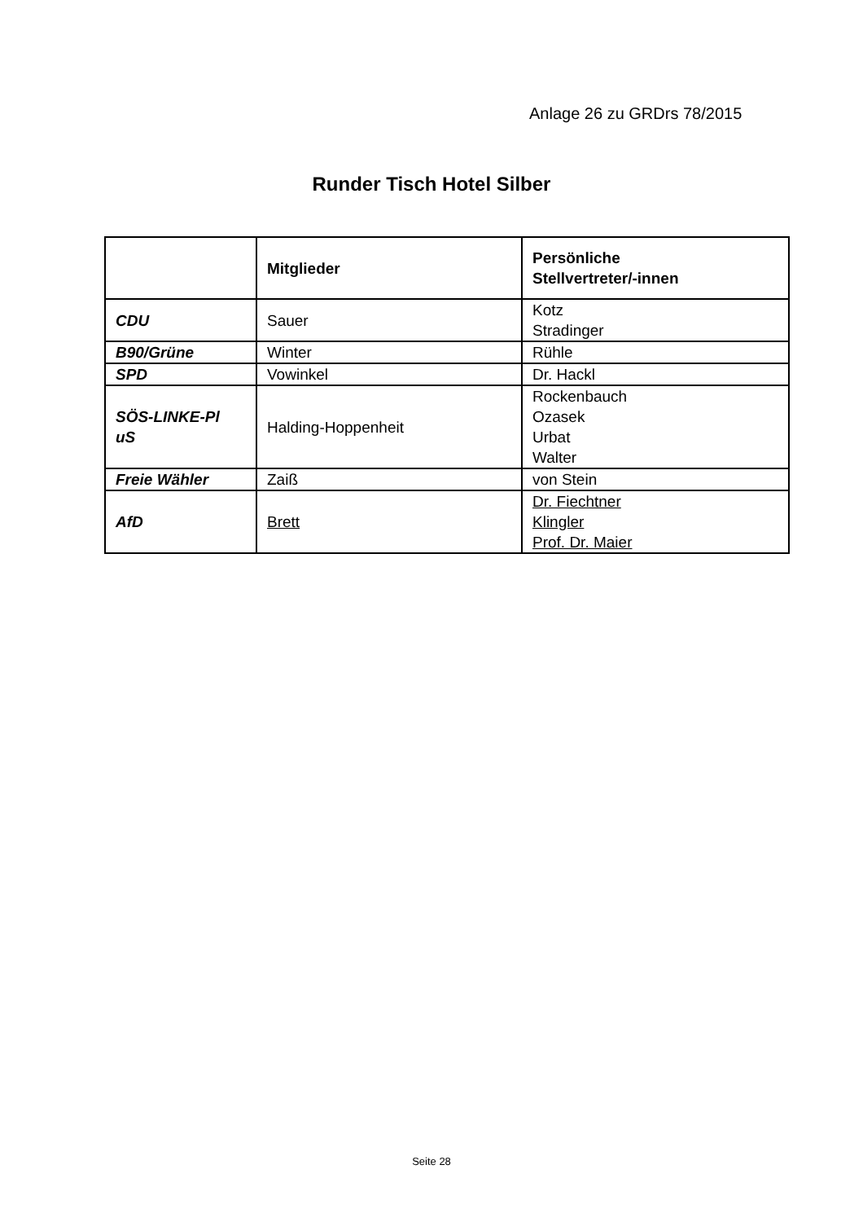Anlage 26 zu GRDrs 78/2015
Runder Tisch Hotel Silber
| | Mitglieder | Persönliche Stellvertreter/-innen |
| --- | --- | --- |
| CDU | Sauer | Kotz Stradinger |
| B90/Grüne | Winter | Rühle |
| SPD | Vowinkel | Dr. Hackl |
| SÖS-LINKE-Pl uS | Halding-Hoppenheit | Rockenbauch Ozasek Urbat Walter |
| Freie Wähler | Zaiß | von Stein |
| AfD | Brett | Dr. Fiechtner Klingler Prof. Dr. Maier |
Seite 28